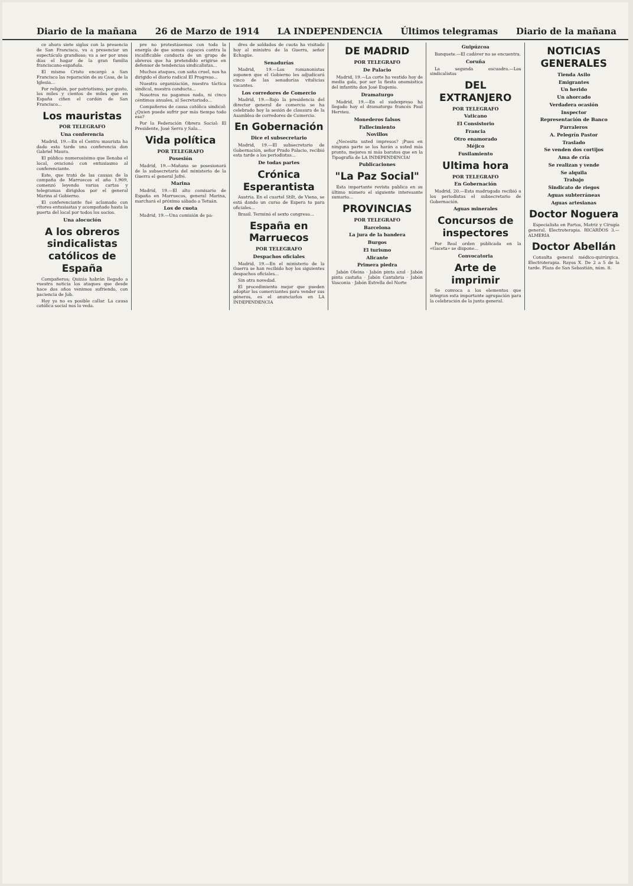Diario de la mañana 26 de Marzo de 1914 LA INDEPENDENCIA Últimos telegramas Diario de la mañana
ce ahora siete siglos con la presencia de San Francisco, va a presenciar un espectáculo grandioso; va a ser por unos días el hogar de la gran familia franciscano-española.
El mismo Cristo encargó a San Francisco las reparación de su Casa, de la Iglesia...
Por religión, por patriotismo, por gusto, los miles y cientos de miles que en España ciñen el cordón de San Francisco...
Los mauristas
POR TELEGRAFO
Una conferencia
Madrid, 19.—En el Centro maurista ha dado esta tarde una conferencia don Gabriel Maura.
El público numerosísimo que llenaba el local, ovacionó con entusiasmo al conferenciante.
Este, que trató de las causas de la campaña de Marruecos el año 1.909, comenzó leyendo varias cartas y telegramas dirigidos por el general Marina al Gobierno.
El conferenciante fué aclamado con vítores entusiastas y acompañado hasta la puerta del local por todos los socios.
Una alocución
A los obreros sindicalistas católicos de España
Compañeros; Quizás habrán llegado a vuestra noticia los ataques que desde hace dos años venimos sufriendo, con paciencia de Job.
Hoy ya no es posible callar. La causa católica social nos lo veda.
pre no protestásemos con toda la energía de que somos capaces contra la incalificable conducta de un grupo de obreros que ha pretendido erigirse en defensor de tendencias sindicalistas...
Muchos ataques, con saña cruel, nos ha dirigido el diario radical El Progreso...
Nuestra organización, nuestra táctica sindical, nuestra conducta...
Nosotros no pagamos nada, ni cinco céntimos anuales, al Secretariado...
Compañeros de causa católica sindical: ¿Quien puede sufrir por más tiempo todo eso?
Por la Federación Obrera Social: El Presidente, José Serra y Sala...
Vida política
POR TELEGRAFO
Posesión
Madrid, 19.—Mañana se posesionará de la subsecretaría del ministerio de la Guerra el general Jofré.
Marina
Madrid, 19.—El alto comisario de España en Marruecos, general Marina, marchará el próximo sábado a Tetuán.
Los de cuota
Madrid, 19.—Una comisión de pa-
dres de soldados de cuota ha visitado hoy al ministro de la Guerra, señor Echagüe.
Senadurías
Madrid, 19.—Los romanonistas suponen que el Gobierno les adjudicará cinco de las senadurías vitalicias vacantes.
Los corredores de Comercio
Madrid, 19.—Bajo la presidencia del director general de comercio se ha celebrado hoy la sesión de clausura de la Asamblea de corredores de Comercio.
En Gobernación
Dice el subsecretario
Madrid, 19.—El subsecretario de Gobernación, señor Prado Palacio, recibió esta tarde a los periodistas...
De todas partes
Crónica Esperantista
Austria. En el cuartel Stilt, de Viena, se está dando un curso de Espera to para oficiales...
Brasil. Terminó el sexto congreso...
España en Marruecos
POR TELEGRAFO
Despachos oficiales
Madrid, 19.—En el ministerio de la Guerra se han recibido hoy los siguientes despachos oficiales...
Sin otra novedad.
El procedimiento mejor que pueden adoptar los comerciantes para vender sus géneros, es el anunciarlos en LA INDEPENDENCIA
DE MADRID
POR TELEGRAFO
De Palacio
Madrid, 19.—La corte ha vestido hoy de media gala, por ser la fiesta onomástica del infantito don José Eugenio.
Dramaturgo
Madrid, 19.—En el sudexpreso ha llegado hoy el dramaturgo francés Paul Hervieu.
Monederos falsos
Fallecimiento
Novillos
¿Necesita usted impresos? ¡Pues en ninguna parte se los harán a usted más pronto, mejores ni más baratos que en la Tipografía de LA INDEPENDENCIA!
Publicaciones
"La Paz Social"
Esta importante revista publica en su último número el siguiente interesante sumario...
PROVINCIAS
POR TELEGRAFO
Barcelona
La jura de la bandera
Burgos
El turismo
Alicante
Primera piedra
Jabón Oleina · Jabón pinta azul · Jabón pinta castaña · Jabón Cantabria · Jabón Vasconia · Jabón Estrella del Norte
Guipúzcoa
Banquete.—El cadáver no se encuentra.
Coruña
La segunda escuadra.—Los sindicalistas
DEL EXTRANJERO
POR TELEGRAFO
Vaticano
El Consistorio
Francia
Otro enamorado
Méjico
Fusilamiento
Ultima hora
POR TELEGRAFO
En Gobernación
Madrid, 20.—Esta madrugada recibió a los periodistas el subsecretario de Gobernación.
Aguas minerales
Concursos de inspectores
Por Real orden publicada en la «Gaceta» se dispone...
Convocatoria
Arte de imprimir
Se convoca a los elementos que integran esta importante agrupación para la celebración de la junta general.
NOTICIAS GENERALES
Tienda Asilo
Emigrantes
Un herido
Un ahorcado
Verdadera ocasión
Inspector
Representación de Banco
Parraleros
A. Pelegrín Pastor
Traslado
Se venden dos cortijos
Ama de cría
Se realizan y vende
Se alquila
Trabajo
Sindicato de riegos
Aguas subterráneas
Aguas artesianas
Doctor Noguera
Especialista en Partos, Matriz y Cirugía general. Electroterapia. RICARDOS 3.—ALMERIA
Doctor Abellán
Consulta general médico-quirúrgica. Electroterapia. Rayos X. De 2 a 5 de la tarde. Plaza de San Sebastián, núm. 8.